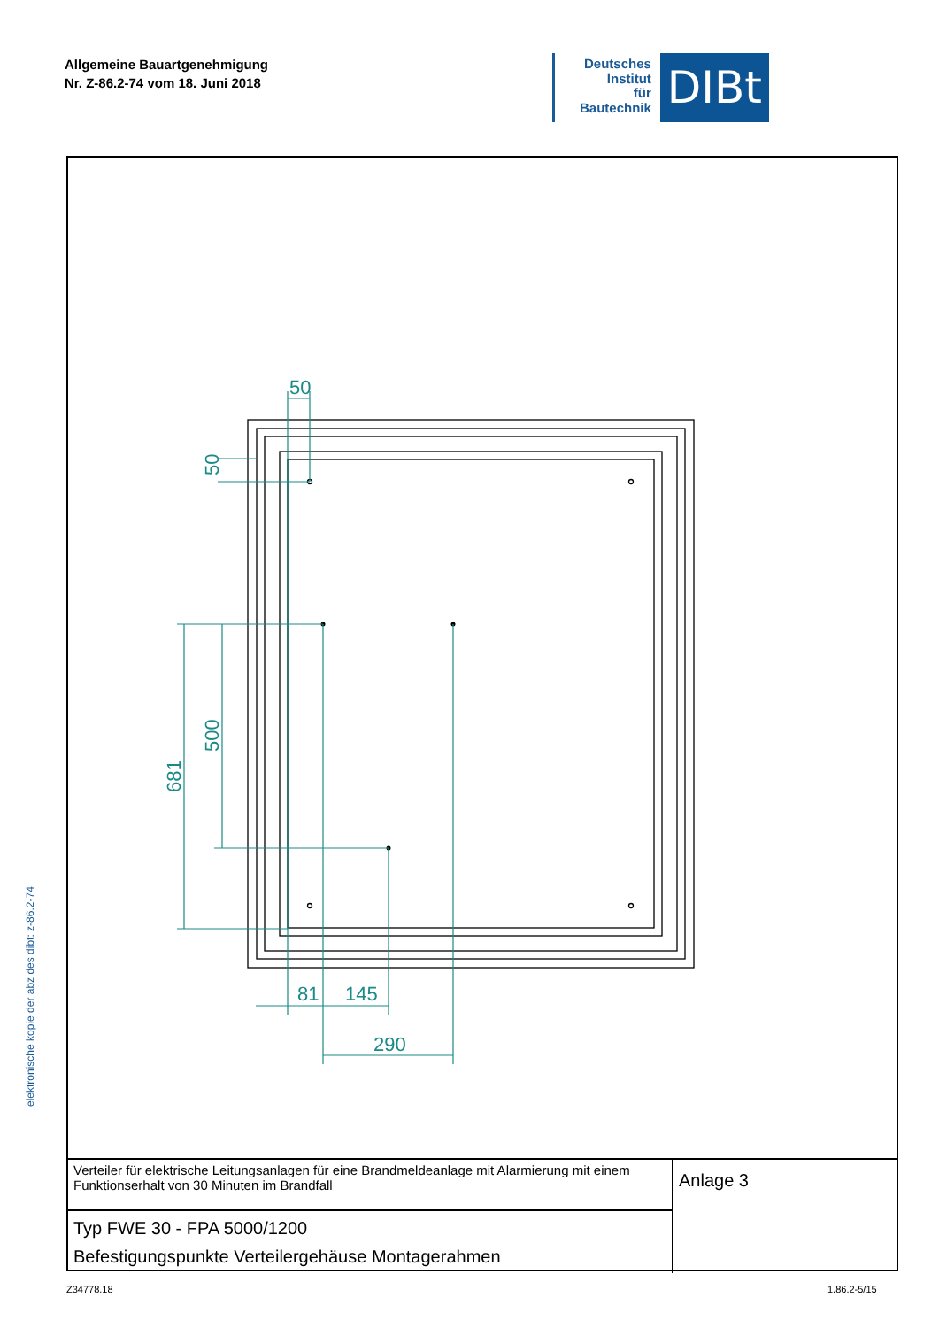Allgemeine Bauartgenehmigung
Nr. Z-86.2-74 vom 18. Juni 2018
Deutsches
Institut
für
Bautechnik
DIBt
elektronische kopie der abz des dibt: z-86.2-74
50
81
145
290
50
500
681
| Verteiler für elektrische Leitungsanlagen für eine Brandmeldeanlage mit Alarmierung mit einem Funktionserhalt von 30 Minuten im Brandfall | Anlage 3 |
| Typ FWE 30 - FPA 5000/1200 Befestigungspunkte Verteilergehäuse Montagerahmen | |
Z34778.18 1.86.2-5/15